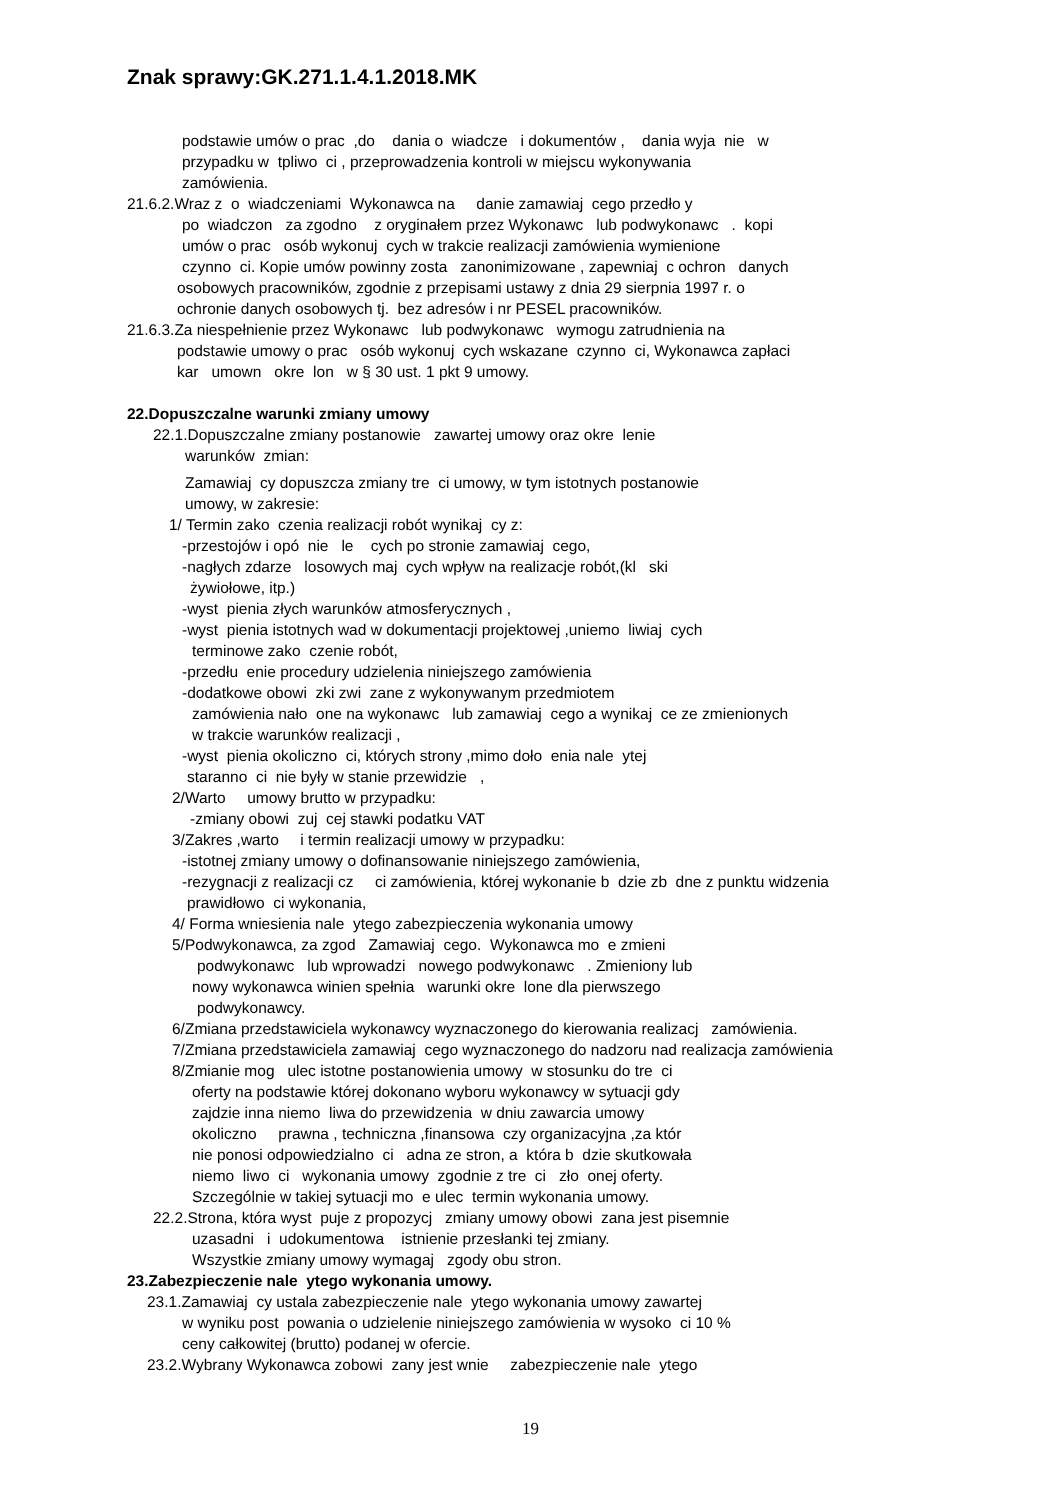Znak sprawy:GK.271.1.4.1.2018.MK
podstawie umów o prac ,do dania o wiadcze i dokumentów , dania wyja nie w
przypadku w tpliwo ci , przeprowadzenia kontroli w miejscu wykonywania
zamówienia.
21.6.2.Wraz z o wiadczeniami Wykonawca na danie zamawiaj cego przedło y
po wiadczon za zgodno z oryginałem przez Wykonawc lub podwykonawc . kopi
umów o prac osób wykonuj cych w trakcie realizacji zamówienia wymienione
czynno ci. Kopie umów powinny zosta zanonimizowane , zapewniaj c ochron danych
osobowych pracowników, zgodnie z przepisami ustawy z dnia 29 sierpnia 1997 r. o
ochronie danych osobowych tj. bez adresów i nr PESEL pracowników.
21.6.3.Za niespełnienie przez Wykonawc lub podwykonawc wymogu zatrudnienia na
podstawie umowy o prac osób wykonuj cych wskazane czynno ci, Wykonawca zapłaci
kar umown okre lon w § 30 ust. 1 pkt 9 umowy.
22.Dopuszczalne warunki zmiany umowy
22.1.Dopuszczalne zmiany postanowie zawartej umowy oraz okre lenie
warunków zmian:
Zamawiaj cy dopuszcza zmiany tre ci umowy, w tym istotnych postanowie
umowy, w zakresie:
1/ Termin zako czenia realizacji robót wynikaj cy z:
-przestojów i opó nie le cych po stronie zamawiaj cego,
-nagłych zdarze losowych maj cych wpływ na realizacje robót,(kl ski
żywiołowe, itp.)
-wyst pienia złych warunków atmosferycznych ,
-wyst pienia istotnych wad w dokumentacji projektowej ,uniemo liwiaj cych
terminowe zako czenie robót,
-przedłu enie procedury udzielenia niniejszego zamówienia
-dodatkowe obowi zki zwi zane z wykonywanym przedmiotem
zamówienia nało one na wykonawc lub zamawiaj cego a wynikaj ce ze zmienionych
w trakcie warunków realizacji ,
-wyst pienia okoliczno ci, których strony ,mimo doło enia nale ytej
staranno ci nie były w stanie przewidzie ,
2/Warto umowy brutto w przypadku:
-zmiany obowi zuj cej stawki podatku VAT
3/Zakres ,warto i termin realizacji umowy w przypadku:
-istotnej zmiany umowy o dofinansowanie niniejszego zamówienia,
-rezygnacji z realizacji cz ci zamówienia, której wykonanie b dzie zb dne z punktu widzenia
prawidłowo ci wykonania,
4/ Forma wniesienia nale ytego zabezpieczenia wykonania umowy
5/Podwykonawca, za zgod Zamawiaj cego. Wykonawca mo e zmieni
podwykonawc lub wprowadzi nowego podwykonawc . Zmieniony lub
nowy wykonawca winien spełnia warunki okre lone dla pierwszego
podwykonawcy.
6/Zmiana przedstawiciela wykonawcy wyznaczonego do kierowania realizacj zamówienia.
7/Zmiana przedstawiciela zamawiaj cego wyznaczonego do nadzoru nad realizacja zamówienia
8/Zmianie mog ulec istotne postanowienia umowy w stosunku do tre ci
oferty na podstawie której dokonano wyboru wykonawcy w sytuacji gdy
zajdzie inna niemo liwa do przewidzenia w dniu zawarcia umowy
okoliczno prawna , techniczna ,finansowa czy organizacyjna ,za któr
nie ponosi odpowiedzialno ci adna ze stron, a która b dzie skutkowała
niemo liwo ci wykonania umowy zgodnie z tre ci zło onej oferty.
Szczególnie w takiej sytuacji mo e ulec termin wykonania umowy.
22.2.Strona, która wyst puje z propozycj zmiany umowy obowi zana jest pisemnie
uzasadni i udokumentowa istnienie przesłanki tej zmiany.
Wszystkie zmiany umowy wymagaj zgody obu stron.
23.Zabezpieczenie nale ytego wykonania umowy.
23.1.Zamawiaj cy ustala zabezpieczenie nale ytego wykonania umowy zawartej
w wyniku post powania o udzielenie niniejszego zamówienia w wysoko ci 10 %
ceny całkowitej (brutto) podanej w ofercie.
23.2.Wybrany Wykonawca zobowi zany jest wnie zabezpieczenie nale ytego
19